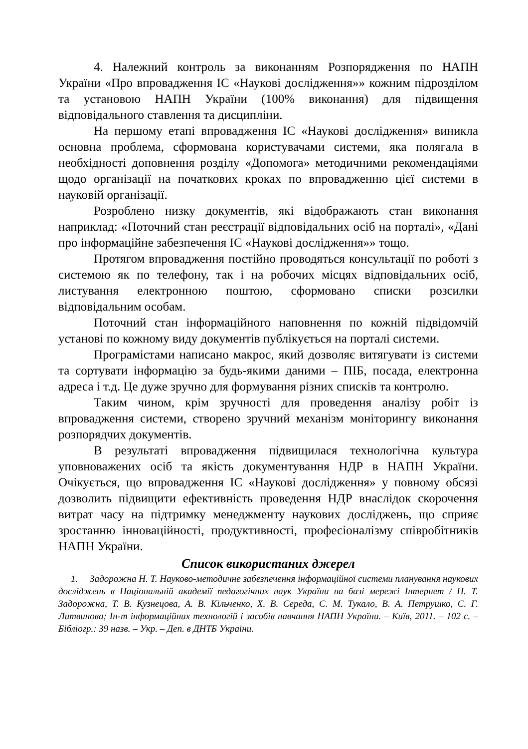4. Належний контроль за виконанням Розпорядження по НАПН України «Про впровадження ІС «Наукові дослідження»» кожним підрозділом та установою НАПН України (100% виконання) для підвищення відповідального ставлення та дисципліни.
На першому етапі впровадження ІС «Наукові дослідження» виникла основна проблема, сформована користувачами системи, яка полягала в необхідності доповнення розділу «Допомога» методичними рекомендаціями щодо організації на початкових кроках по впровадженню цієї системи в науковій організації.
Розроблено низку документів, які відображають стан виконання наприклад: «Поточний стан реєстрації відповідальних осіб на порталі», «Дані про інформаційне забезпечення ІС «Наукові дослідження»» тощо.
Протягом впровадження постійно проводяться консультації по роботі з системою як по телефону, так і на робочих місцях відповідальних осіб, листування електронною поштою, сформовано списки розсилки відповідальним особам.
Поточний стан інформаційного наповнення по кожній підвідомчій установі по кожному виду документів публікується на порталі системи.
Програмістами написано макрос, який дозволяє витягувати із системи та сортувати інформацію за будь-якими даними – ПІБ, посада, електронна адреса і т.д. Це дуже зручно для формування різних списків та контролю.
Таким чином, крім зручності для проведення аналізу робіт із впровадження системи, створено зручний механізм моніторингу виконання розпорядчих документів.
В результаті впровадження підвищилася технологічна культура уповноважених осіб та якість документування НДР в НАПН України. Очікується, що впровадження ІС «Наукові дослідження» у повному обсязі дозволить підвищити ефективність проведення НДР внаслідок скорочення витрат часу на підтримку менеджменту наукових досліджень, що сприяє зростанню інноваційності, продуктивності, професіоналізму співробітників НАПН України.
Список використаних джерел
1. Задорожна Н. Т. Науково-методичне забезпечення інформаційної системи планування наукових досліджень в Національній академії педагогічних наук України на базі мережі Інтернет / Н. Т. Задорожна, Т. В. Кузнецова, А. В. Кільченко, Х. В. Середа, С. М. Тукало, В. А. Петрушко, С. Г. Литвинова; Ін-т інформаційних технологій і засобів навчання НАПН України. – Київ, 2011. – 102 с. – Бібліогр.: 39 назв. – Укр. – Деп. в ДНТБ України.